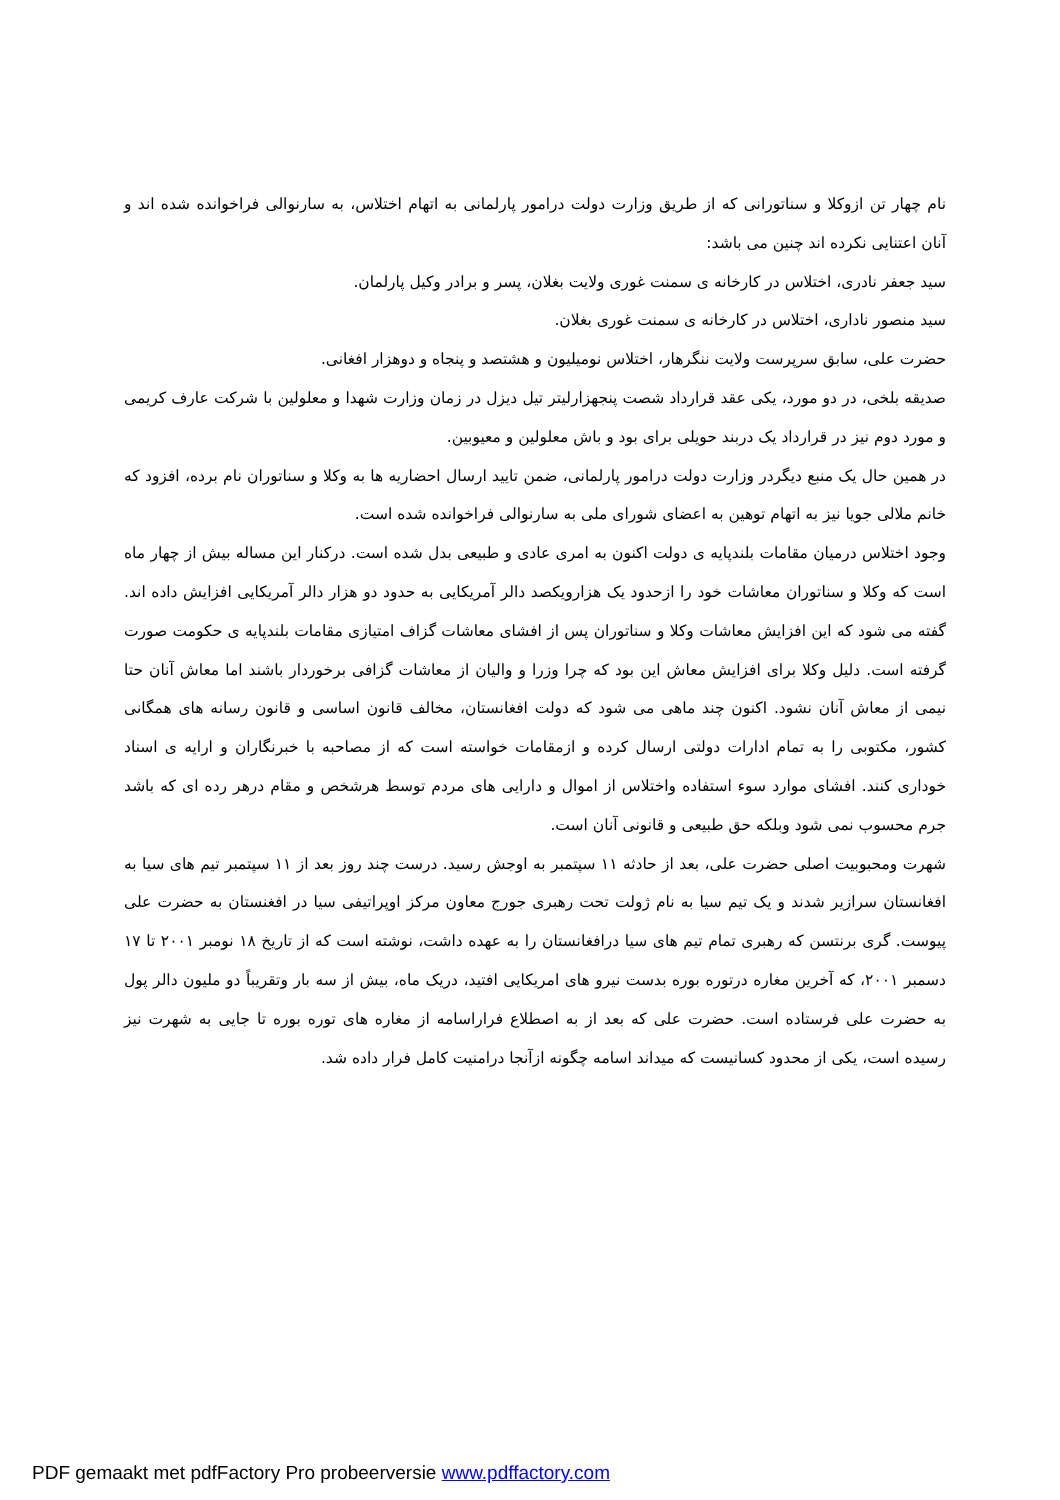نام چهار تن ازوکلا و سناتورانی که از طریق وزارت دولت درامور پارلمانی به اتهام اختلاس، به سارنوالی فراخوانده شده اند و آنان اعتنایی نکرده اند چنین می باشد:
سید جعفر نادری، اختلاس در کارخانه ی سمنت غوری ولایت بغلان، پسر و برادر وکیل پارلمان.
سید منصور ناداری، اختلاس در کارخانه ی سمنت غوری بغلان.
حضرت علی، سابق سرپرست ولایت ننگرهار، اختلاس نومیلیون و هشتصد و پنجاه و دوهزار افغانی.
صدیقه بلخی، در دو مورد، یکی عقد قرارداد شصت پنجهزارلیتر تیل دیزل در زمان وزارت شهدا و معلولین با شرکت عارف کریمی و مورد دوم نیز در قرارداد یک دربند حویلی برای بود و باش معلولین و معیوبین.
در همین حال یک منبع دیگردر وزارت دولت درامور پارلمانی، ضمن تایید ارسال احضاریه ها به وکلا و سناتوران نام برده، افزود که خانم ملالی جویا نیز به اتهام توهین به اعضای شورای ملی به سارنوالی فراخوانده شده است.
وجود اختلاس درمیان مقامات بلندپایه ی دولت اکنون به امری عادی و طبیعی بدل شده است. درکنار این مساله بیش از چهار ماه است که وکلا و سناتوران معاشات خود را ازحدود یک هزارویکصد دالر آمریکایی به حدود دو هزار دالر آمریکایی افزایش داده اند. گفته می شود که این افزایش معاشات وکلا و سناتوران پس از افشای معاشات گزاف امتیازی مقامات بلندپایه ی حکومت صورت گرفته است. دلیل وکلا برای افزایش معاش این بود که چرا وزرا و والیان از معاشات گزافی برخوردار باشند اما معاش آنان حتا نیمی از معاش آنان نشود. اکنون چند ماهی می شود که دولت افغانستان، مخالف قانون اساسی و قانون رسانه های همگانی کشور، مکتوبی را به تمام ادارات دولتی ارسال کرده و ازمقامات خواسته است که از مصاحبه با خبرنگاران و ارایه ی اسناد خوداری کنند. افشای موارد سوء استفاده واختلاس از اموال و دارایی های مردم توسط هرشخص و مقام درهر رده ای که باشد جرم محسوب نمی شود وبلکه حق طبیعی و قانونی آنان است.
شهرت ومحبوبیت اصلی حضرت علی، بعد از حادثه ۱۱ سپتمبر به اوجش رسید. درست چند روز بعد از ۱۱ سپتمبر تیم های سیا به افغانستان سرازیر شدند و یک تیم سیا به نام ژولت تحت رهبری جورج معاون مرکز اوپراتیفی سیا در افغنستان به حضرت علی پیوست. گری برنتسن که رهبری تمام تیم های سیا درافغانستان را به عهده داشت، نوشته است که از تاریخ ۱۸ نومبر ۲۰۰۱ تا ۱۷ دسمبر ۲۰۰۱، که آخرین مغاره درتوره بوره بدست نیرو های امریکایی افتید، دریک ماه، بیش از سه بار وتقریباً دو ملیون دالر پول به حضرت علی فرستاده است. حضرت علی که بعد از به اصطلاع فراراسامه از مغاره های توره بوره تا جایی به شهرت نیز رسیده است، یکی از محدود کسانیست که میداند اسامه چگونه ازآنجا درامنیت کامل فرار داده شد.
PDF gemaakt met pdfFactory Pro probeerversie www.pdffactory.com